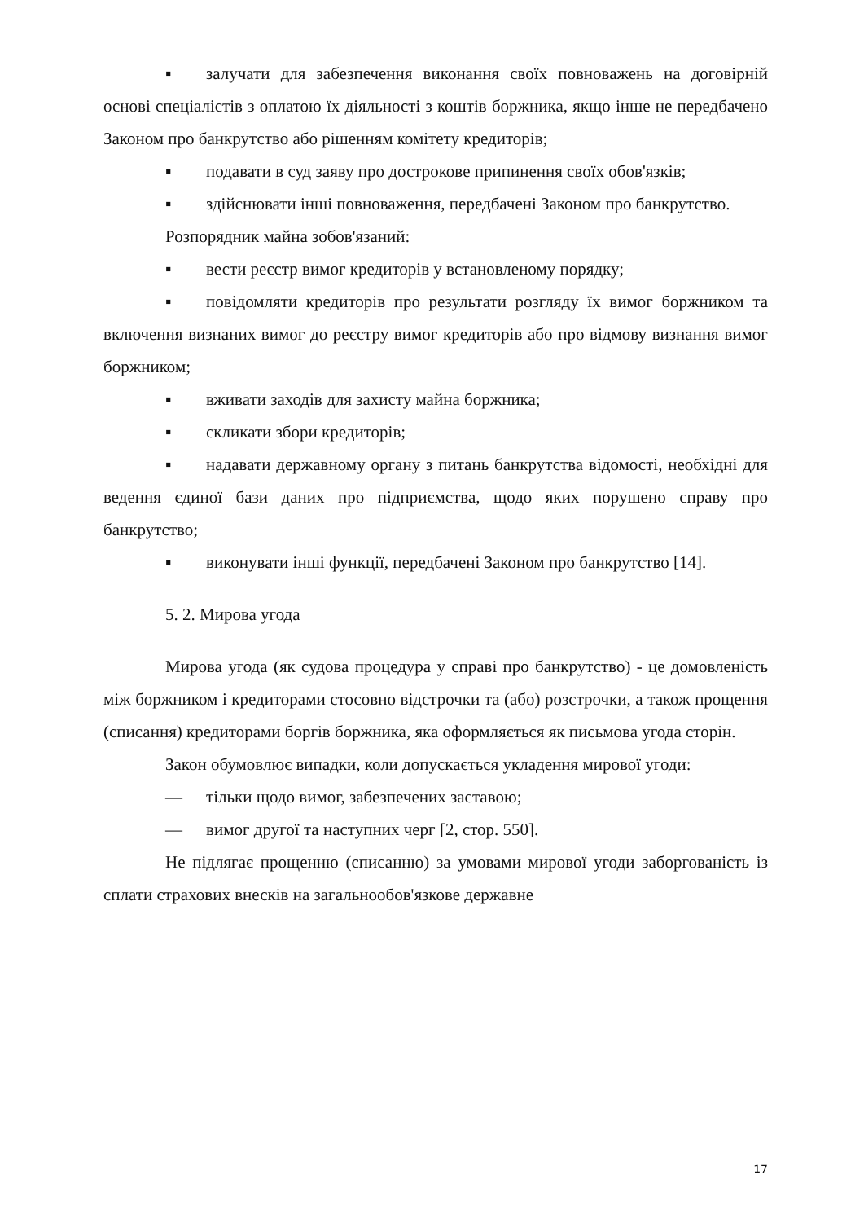▪ залучати для забезпечення виконання своїх повноважень на договірній основі спеціалістів з оплатою їх діяльності з коштів боржника, якщо інше не передбачено Законом про банкрутство або рішенням комітету кредиторів;
▪ подавати в суд заяву про дострокове припинення своїх обов'язків;
▪ здійснювати інші повноваження, передбачені Законом про банкрутство.
Розпорядник майна зобов'язаний:
▪ вести реєстр вимог кредиторів у встановленому порядку;
▪ повідомляти кредиторів про результати розгляду їх вимог боржником та включення визнаних вимог до реєстру вимог кредиторів або про відмову визнання вимог боржником;
▪ вживати заходів для захисту майна боржника;
▪ скликати збори кредиторів;
▪ надавати державному органу з питань банкрутства відомості, необхідні для ведення єдиної бази даних про підприємства, щодо яких порушено справу про банкрутство;
▪ виконувати інші функції, передбачені Законом про банкрутство [14].
5. 2. Мирова угода
Мирова угода (як судова процедура у справі про банкрутство) - це домовленість між боржником і кредиторами стосовно відстрочки та (або) розстрочки, а також прощення (списання) кредиторами боргів боржника, яка оформляється як письмова угода сторін.
Закон обумовлює випадки, коли допускається укладення мирової угоди:
— тільки щодо вимог, забезпечених заставою;
— вимог другої та наступних черг [2, стор. 550].
Не підлягає прощенню (списанню) за умовами мирової угоди заборгованість із сплати страхових внесків на загальнообов'язкове державне
17